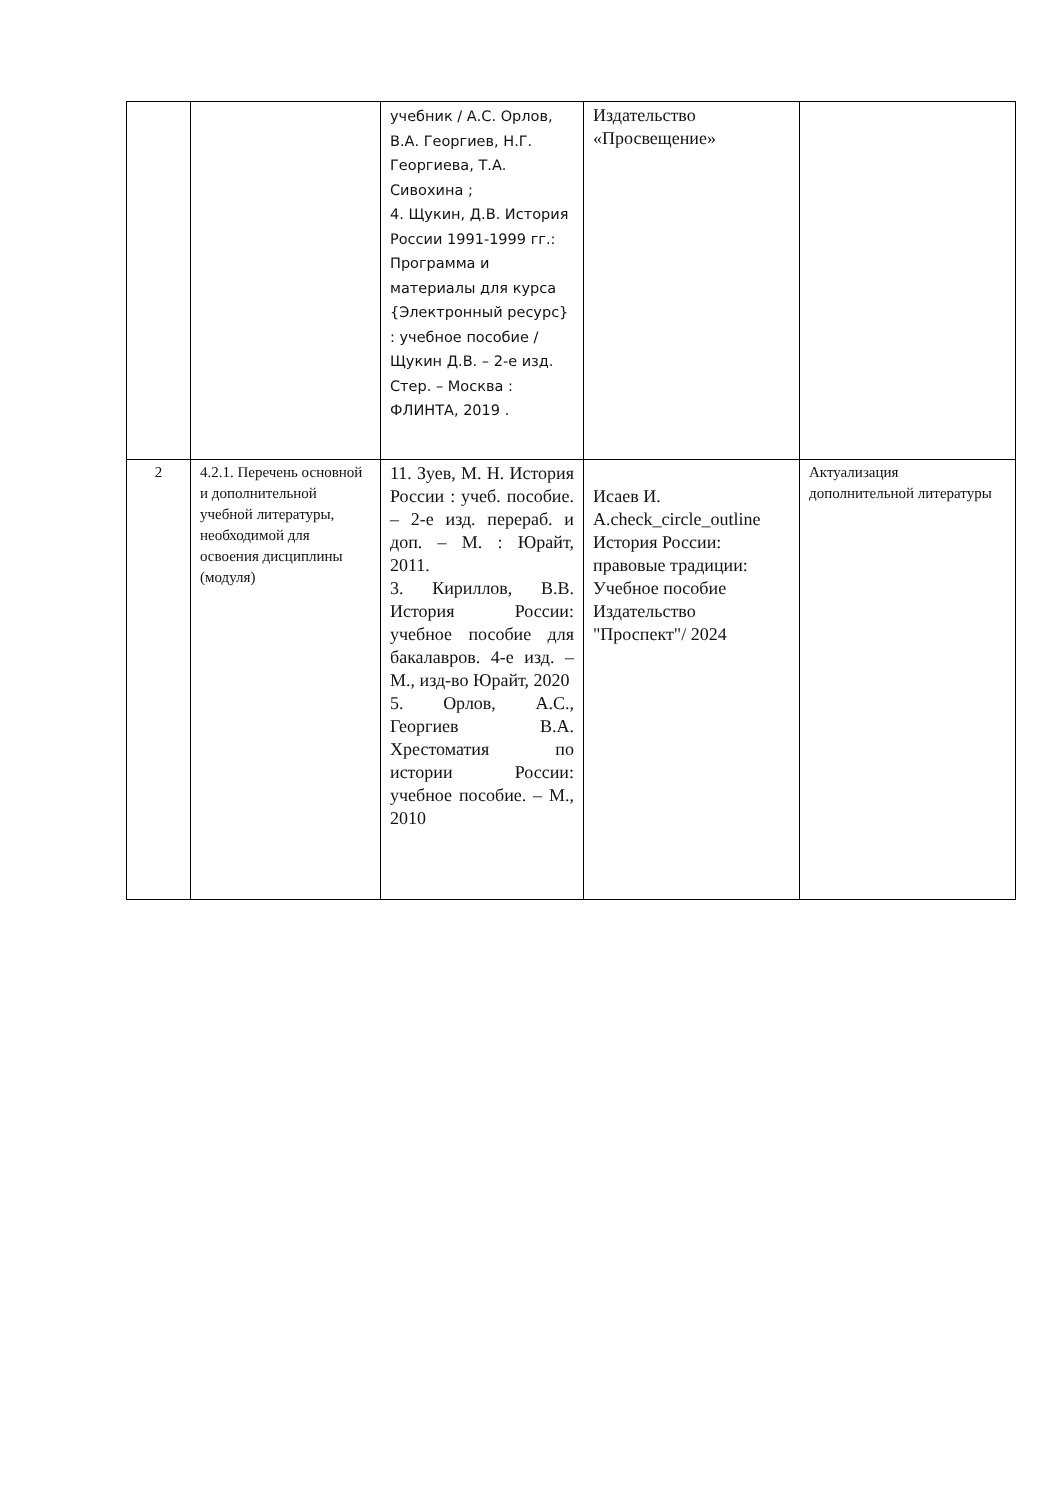| | | учебник / А.С. Орлов, В.А. Георгиев, Н.Г. Георгиева, Т.А. Сивохина ; 4. Щукин, Д.В. История России 1991-1999 гг.: Программа и материалы для курса {Электронный ресурс} : учебное пособие / Щукин Д.В. – 2-е изд. Стер. – Москва : ФЛИНТА, 2019 . | Издательство «Просвещение» | |
| 2 | 4.2.1. Перечень основной и дополнительной учебной литературы, необходимой для освоения дисциплины (модуля) | 11. Зуев, М. Н. История России : учеб. пособие. – 2-е изд. перераб. и доп. – М. : Юрайт, 2011. 3. Кириллов, В.В. История России: учебное пособие для бакалавров. 4-е изд. – М., изд-во Юрайт, 2020 5. Орлов, А.С., Георгиев В.А. Хрестоматия по истории России: учебное пособие. – М., 2010 | Исаев И. A.check_circle_outline История России: правовые традиции: Учебное пособие Издательство "Проспект"/ 2024 | Актуализация дополнительной литературы |